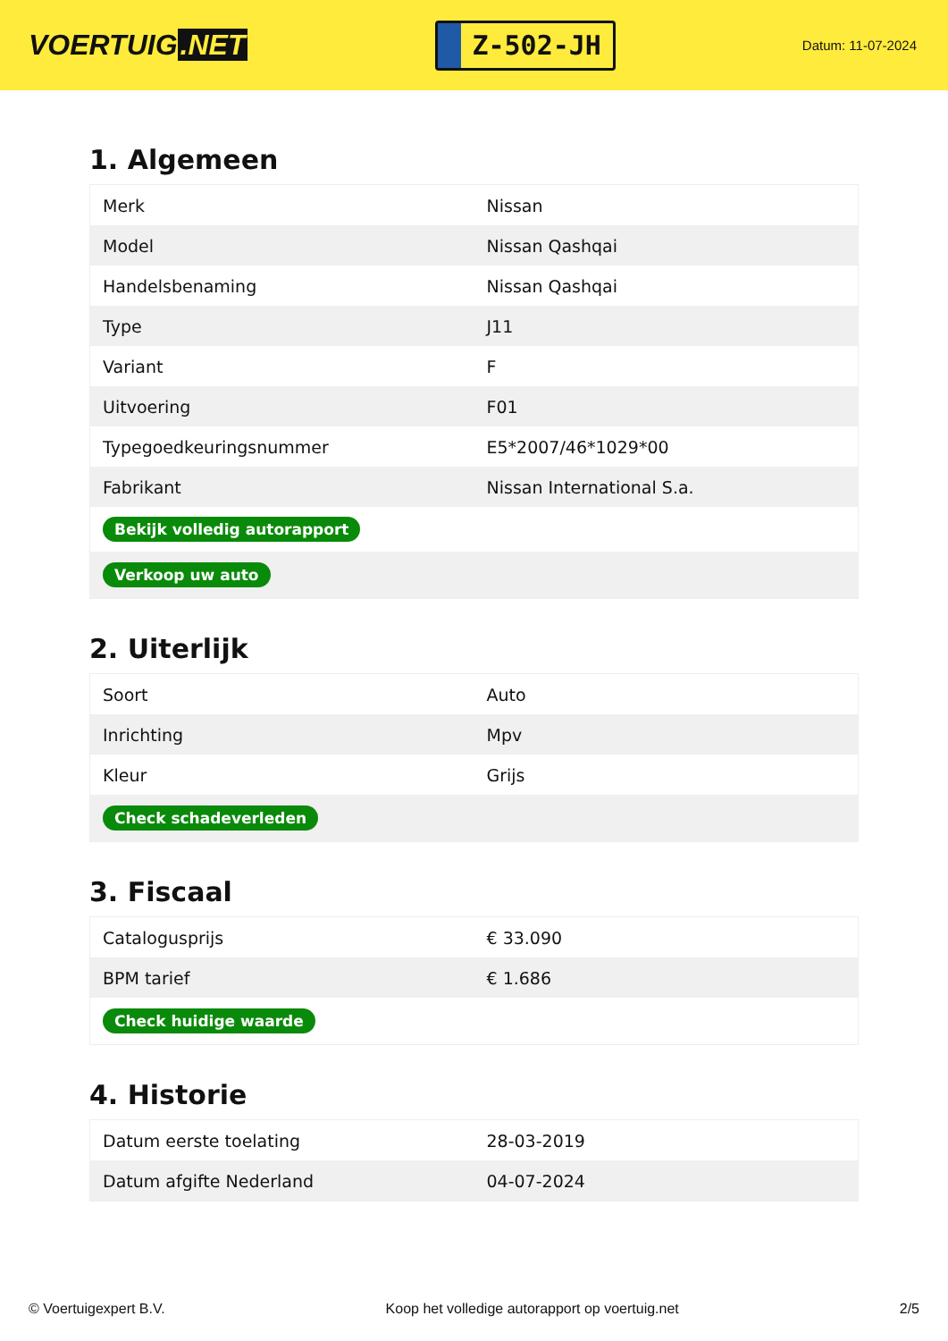VOERTUIG.NET
Z-502-JH
Datum: 11-07-2024
1. Algemeen
| Merk | Nissan |
| Model | Nissan Qashqai |
| Handelsbenaming | Nissan Qashqai |
| Type | J11 |
| Variant | F |
| Uitvoering | F01 |
| Typegoedkeuringsnummer | E5*2007/46*1029*00 |
| Fabrikant | Nissan International S.a. |
| Bekijk volledig autorapport | |
| Verkoop uw auto | |
2. Uiterlijk
| Soort | Auto |
| Inrichting | Mpv |
| Kleur | Grijs |
| Check schadeverleden | |
3. Fiscaal
| Catalogusprijs | € 33.090 |
| BPM tarief | € 1.686 |
| Check huidige waarde | |
4. Historie
| Datum eerste toelating | 28-03-2019 |
| Datum afgifte Nederland | 04-07-2024 |
© Voertuigexpert B.V. Koop het volledige autorapport op voertuig.net 2/5